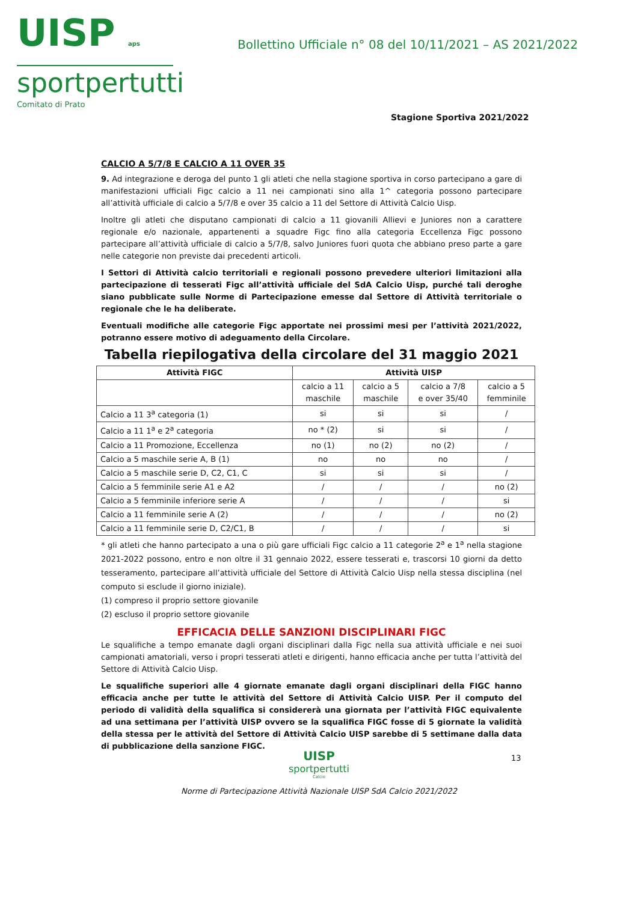UISP aps
sportpertutti
Comitato di Prato
Bollettino Ufficiale n° 08 del 10/11/2021 – AS 2021/2022
Stagione Sportiva 2021/2022
CALCIO A 5/7/8 E CALCIO A 11 OVER 35
9. Ad integrazione e deroga del punto 1 gli atleti che nella stagione sportiva in corso partecipano a gare di manifestazioni ufficiali Figc calcio a 11 nei campionati sino alla 1^ categoria possono partecipare all’attività ufficiale di calcio a 5/7/8 e over 35 calcio a 11 del Settore di Attività Calcio Uisp.
Inoltre gli atleti che disputano campionati di calcio a 11 giovanili Allievi e Juniores non a carattere regionale e/o nazionale, appartenenti a squadre Figc fino alla categoria Eccellenza Figc possono partecipare all’attività ufficiale di calcio a 5/7/8, salvo Juniores fuori quota che abbiano preso parte a gare nelle categorie non previste dai precedenti articoli.
I Settori di Attività calcio territoriali e regionali possono prevedere ulteriori limitazioni alla partecipazione di tesserati Figc all’attività ufficiale del SdA Calcio Uisp, purché tali deroghe siano pubblicate sulle Norme di Partecipazione emesse dal Settore di Attività territoriale o regionale che le ha deliberate.
Eventuali modifiche alle categorie Figc apportate nei prossimi mesi per l’attività 2021/2022, potranno essere motivo di adeguamento della Circolare.
Tabella riepilogativa della circolare del 31 maggio 2021
| Attività FIGC | Attività UISP | | | |
| --- | --- | --- | --- | --- |
| | calcio a 11 maschile | calcio a 5 maschile | calcio a 7/8 e over 35/40 | calcio a 5 femminile |
| Calcio a 11 3<sup>a</sup> categoria (1) | si | si | si | / |
| Calcio a 11 1<sup>a</sup> e 2<sup>a</sup> categoria | no * (2) | si | si | / |
| Calcio a 11 Promozione, Eccellenza | no (1) | no (2) | no (2) | / |
| Calcio a 5 maschile serie A, B (1) | no | no | no | / |
| Calcio a 5 maschile serie D, C2, C1, C | si | si | si | / |
| Calcio a 5 femminile serie A1 e A2 | / | / | / | no (2) |
| Calcio a 5 femminile inferiore serie A | / | / | / | si |
| Calcio a 11 femminile serie A (2) | / | / | / | no (2) |
| Calcio a 11 femminile serie D, C2/C1, B | / | / | / | si |
* gli atleti che hanno partecipato a una o più gare ufficiali Figc calcio a 11 categorie 2<sup>a</sup> e 1<sup>a</sup> nella stagione 2021-2022 possono, entro e non oltre il 31 gennaio 2022, essere tesserati e, trascorsi 10 giorni da detto tesseramento, partecipare all’attività ufficiale del Settore di Attività Calcio Uisp nella stessa disciplina (nel computo si esclude il giorno iniziale).
(1) compreso il proprio settore giovanile
(2) escluso il proprio settore giovanile
EFFICACIA DELLE SANZIONI DISCIPLINARI FIGC
Le squalifiche a tempo emanate dagli organi disciplinari dalla Figc nella sua attività ufficiale e nei suoi campionati amatoriali, verso i propri tesserati atleti e dirigenti, hanno efficacia anche per tutta l’attività del Settore di Attività Calcio Uisp.
Le squalifiche superiori alle 4 giornate emanate dagli organi disciplinari della FIGC hanno efficacia anche per tutte le attività del Settore di Attività Calcio UISP. Per il computo del periodo di validità della squalifica si considererà una giornata per l’attività FIGC equivalente ad una settimana per l’attività UISP ovvero se la squalifica FIGC fosse di 5 giornate la validità della stessa per le attività del Settore di Attività Calcio UISP sarebbe di 5 settimane dalla data di pubblicazione della sanzione FIGC.
UISP
sportpertutti
Calcio
Norme di Partecipazione Attività Nazionale UISP SdA Calcio 2021/2022
13